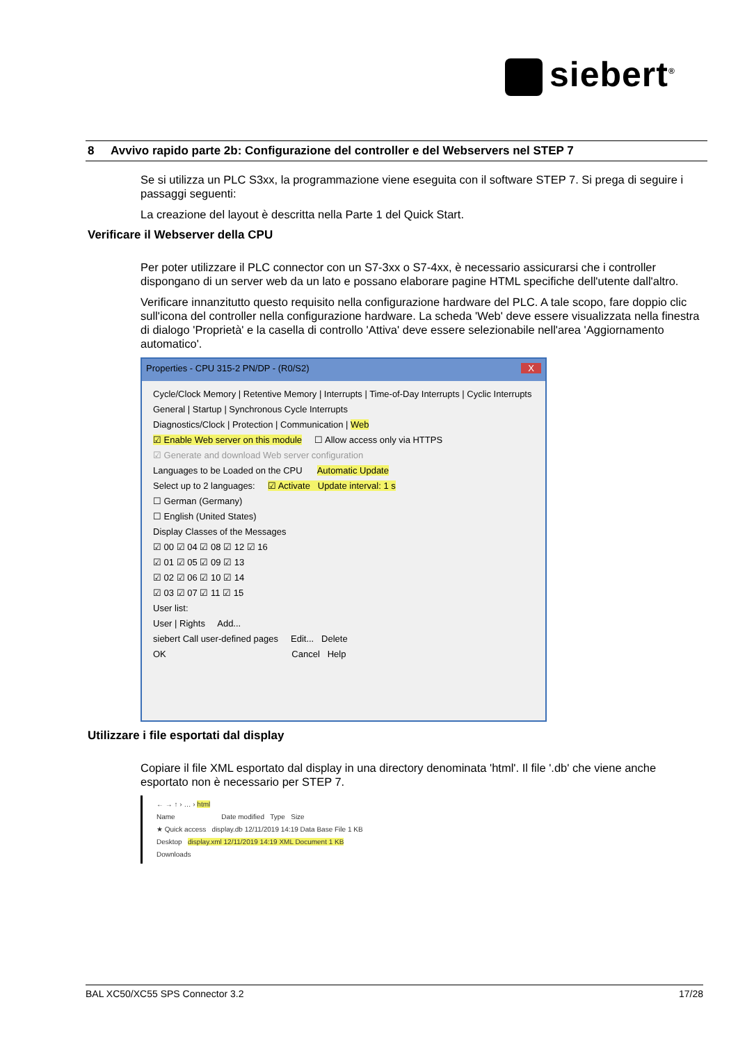siebert<sup>®</sup>
8 Avvivo rapido parte 2b: Configurazione del controller e del Webservers nel STEP 7
Se si utilizza un PLC S3xx, la programmazione viene eseguita con il software STEP 7. Si prega di seguire i passaggi seguenti:
La creazione del layout è descritta nella Parte 1 del Quick Start.
Verificare il Webserver della CPU
Per poter utilizzare il PLC connector con un S7-3xx o S7-4xx, è necessario assicurarsi che i controller dispongano di un server web da un lato e possano elaborare pagine HTML specifiche dell'utente dall'altro.
Verificare innanzitutto questo requisito nella configurazione hardware del PLC. A tale scopo, fare doppio clic sull'icona del controller nella configurazione hardware. La scheda 'Web' deve essere visualizzata nella finestra di dialogo 'Proprietà' e la casella di controllo 'Attiva' deve essere selezionabile nell'area 'Aggiornamento automatico'.
Properties - CPU 315-2 PN/DP - (R0/S2) X
Cycle/Clock Memory | Retentive Memory | Interrupts | Time-of-Day Interrupts | Cyclic Interrupts
General | Startup | Synchronous Cycle Interrupts
Diagnostics/Clock | Protection | Communication | Web
☑ Enable Web server on this module ☐ Allow access only via HTTPS
☑ Generate and download Web server configuration
Languages to be Loaded on the CPU Automatic Update
Select up to 2 languages: ☑ Activate Update interval: 1 s
☐ German (Germany)
☐ English (United States)
Display Classes of the Messages
☑ 00 ☑ 04 ☑ 08 ☑ 12 ☑ 16
☑ 01 ☑ 05 ☑ 09 ☑ 13
☑ 02 ☑ 06 ☑ 10 ☑ 14
☑ 03 ☑ 07 ☑ 11 ☑ 15
User list:
User | Rights Add...
siebert Call user-defined pages Edit... Delete
OK Cancel Help
Utilizzare i file esportati dal display
Copiare il file XML esportato dal display in una directory denominata 'html'. Il file '.db' che viene anche esportato non è necessario per STEP 7.
← → ↑ › … › html
Name Date modified Type Size
★ Quick access display.db 12/11/2019 14:19 Data Base File 1 KB
Desktop display.xml 12/11/2019 14:19 XML Document 1 KB
Downloads
BAL XC50/XC55 SPS Connector 3.2 17/28